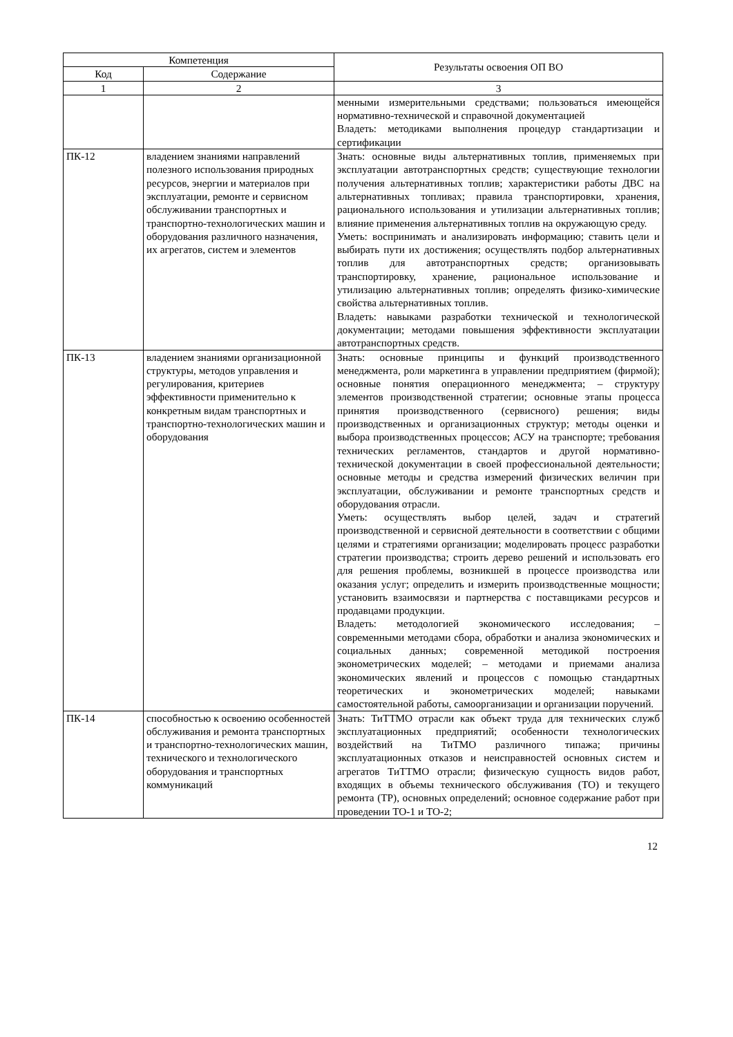| Компетенция | | Результаты освоения ОП ВО |
| --- | --- | --- |
| Код | Содержание | |
| 1 | 2 | 3 |
| | | менными измерительными средствами; пользоваться имеющейся нормативно-технической и справочной документацией Владеть: методиками выполнения процедур стандартизации и сертификации |
| ПК-12 | владением знаниями направлений полезного использования природных ресурсов, энергии и материалов при эксплуатации, ремонте и сервисном обслуживании транспортных и транспортно-технологических машин и оборудования различного назначения, их агрегатов, систем и элементов | Знать: основные виды альтернативных топлив, применяемых при эксплуатации автотранспортных средств; существующие технологии получения альтернативных топлив; характеристики работы ДВС на альтернативных топливах; правила транспортировки, хранения, рационального использования и утилизации альтернативных топлив; влияние применения альтернативных топлив на окружающую среду. Уметь: воспринимать и анализировать информацию; ставить цели и выбирать пути их достижения; осуществлять подбор альтернативных топлив для автотранспортных средств; организовывать транспортировку, хранение, рациональное использование и утилизацию альтернативных топлив; определять физико-химические свойства альтернативных топлив. Владеть: навыками разработки технической и технологической документации; методами повышения эффективности эксплуатации автотранспортных средств. |
| ПК-13 | владением знаниями организационной структуры, методов управления и регулирования, критериев эффективности применительно к конкретным видам транспортных и транспортно-технологических машин и оборудования | Знать: основные принципы и функций производственного менеджмента, роли маркетинга в управлении предприятием (фирмой); основные понятия операционного менеджмента; – структуру элементов производственной стратегии; основные этапы процесса принятия производственного (сервисного) решения; виды производственных и организационных структур; методы оценки и выбора производственных процессов; АСУ на транспорте; требования технических регламентов, стандартов и другой нормативно-технической документации в своей профессиональной деятельности; основные методы и средства измерений физических величин при эксплуатации, обслуживании и ремонте транспортных средств и оборудования отрасли. Уметь: осуществлять выбор целей, задач и стратегий производственной и сервисной деятельности в соответствии с общими целями и стратегиями организации; моделировать процесс разработки стратегии производства; строить дерево решений и использовать его для решения проблемы, возникшей в процессе производства или оказания услуг; определить и измерить производственные мощности; установить взаимосвязи и партнерства с поставщиками ресурсов и продавцами продукции. Владеть: методологией экономического исследования; – современными методами сбора, обработки и анализа экономических и социальных данных; современной методикой построения эконометрических моделей; – методами и приемами анализа экономических явлений и процессов с помощью стандартных теоретических и эконометрических моделей; навыками самостоятельной работы, самоорганизации и организации поручений. |
| ПК-14 | способностью к освоению особенностей обслуживания и ремонта транспортных и транспортно-технологических машин, технического и технологического оборудования и транспортных коммуникаций | Знать: ТиТТМО отрасли как объект труда для технических служб эксплуатационных предприятий; особенности технологических воздействий на ТиТМО различного типажа; причины эксплуатационных отказов и неисправностей основных систем и агрегатов ТиТТМО отрасли; физическую сущность видов работ, входящих в объемы технического обслуживания (ТО) и текущего ремонта (ТР), основных определений; основное содержание работ при проведении ТО-1 и ТО-2; |
12